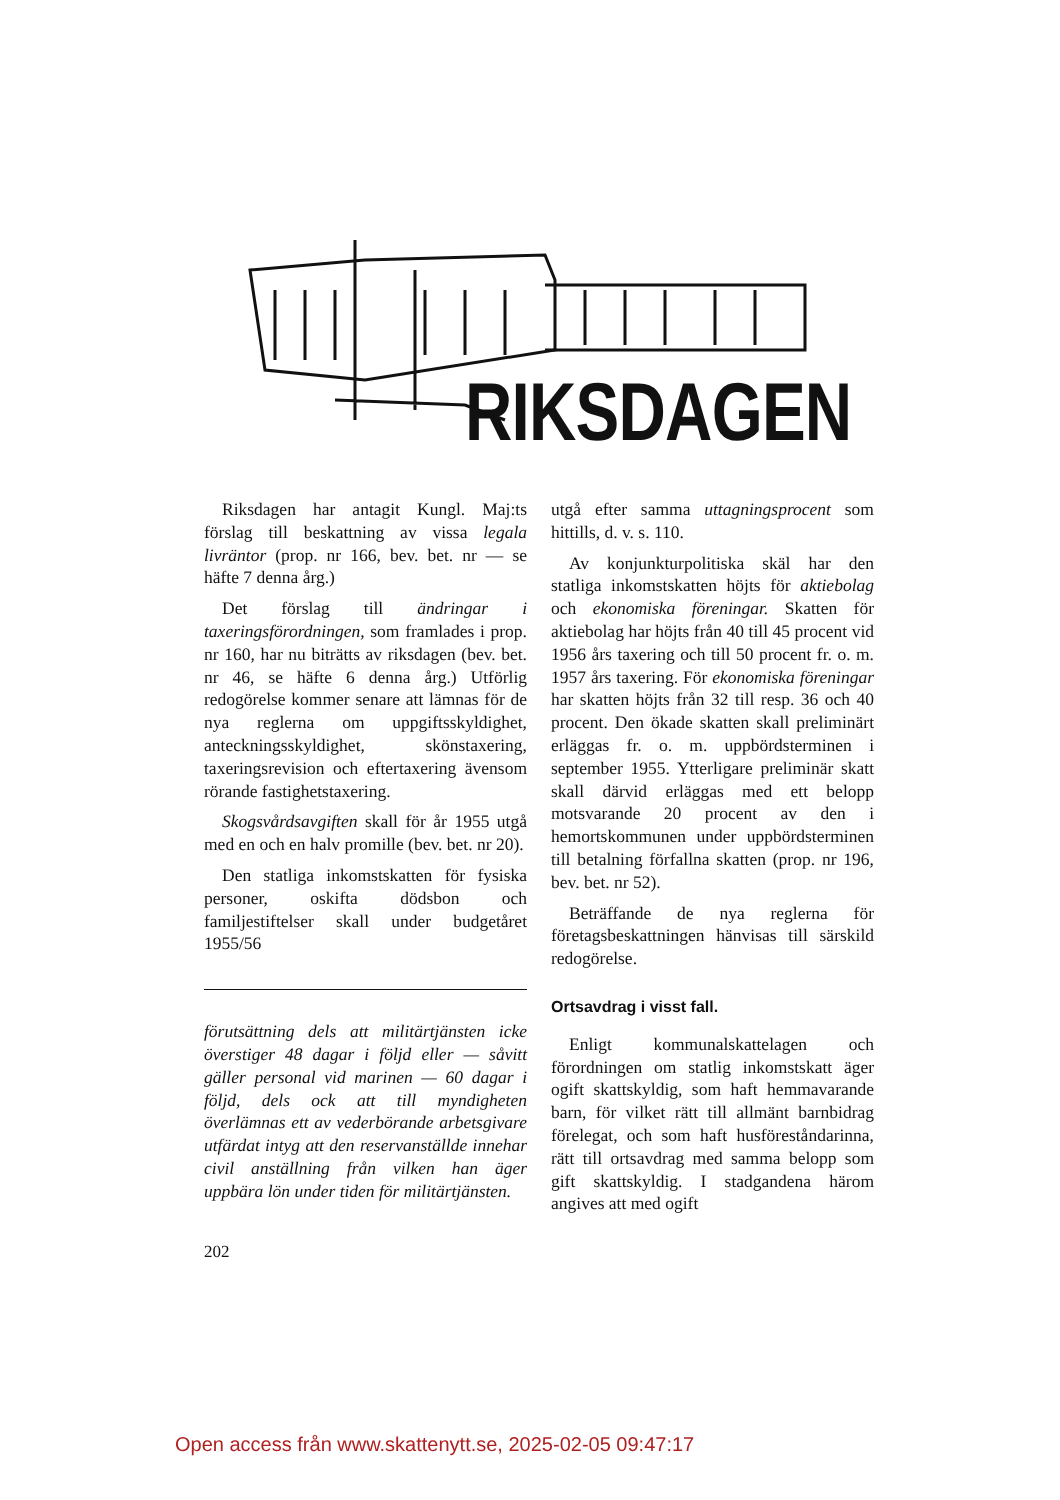RIKSDAGEN
Riksdagen har antagit Kungl. Maj:ts förslag till beskattning av vissa legala livräntor (prop. nr 166, bev. bet. nr — se häfte 7 denna årg.)
Det förslag till ändringar i taxeringsförordningen, som framlades i prop. nr 160, har nu biträtts av riksdagen (bev. bet. nr 46, se häfte 6 denna årg.) Utförlig redogörelse kommer senare att lämnas för de nya reglerna om uppgiftsskyldighet, anteckningsskyldighet, skönstaxering, taxeringsrevision och eftertaxering även­som rörande fastighetstaxering.
Skogsvårdsavgiften skall för år 1955 utgå med en och en halv promille (bev. bet. nr 20).
Den statliga inkomstskatten för fysiska personer, oskifta dödsbon och familjestiftelser skall under budgetåret 1955/56
förutsättning dels att militärtjänsten icke överstiger 48 dagar i följd eller — såvitt gäller personal vid marinen — 60 dagar i följd, dels ock att till myndigheten överlämnas ett av vederbörande arbetsgivare utfärdat intyg att den reservanställde innehar civil anställning från vilken han äger uppbära lön under tiden för militärtjänsten.
utgå efter samma uttagningsprocent som hittills, d. v. s. 110.
Av konjunkturpolitiska skäl har den statliga inkomstskatten höjts för aktiebolag och ekonomiska föreningar. Skatten för aktiebolag har höjts från 40 till 45 procent vid 1956 års taxering och till 50 procent fr. o. m. 1957 års taxering. För ekonomiska föreningar har skatten höjts från 32 till resp. 36 och 40 procent. Den ökade skatten skall preliminärt erläggas fr. o. m. uppbördsterminen i september 1955. Ytterligare preliminär skatt skall därvid erläggas med ett belopp motsvarande 20 procent av den i hemortskommunen under uppbördsterminen till betalning förfallna skatten (prop. nr 196, bev. bet. nr 52).
Beträffande de nya reglerna för företagsbeskattningen hänvisas till särskild redogörelse.
Ortsavdrag i visst fall.
Enligt kommunalskattelagen och förordningen om statlig inkomstskatt äger ogift skattskyldig, som haft hemmavarande barn, för vilket rätt till allmänt barnbidrag förelegat, och som haft husföreståndarinna, rätt till ortsavdrag med samma belopp som gift skattskyldig. I stadgandena härom angives att med ogift
202
Open access från www.skattenytt.se, 2025-02-05 09:47:17